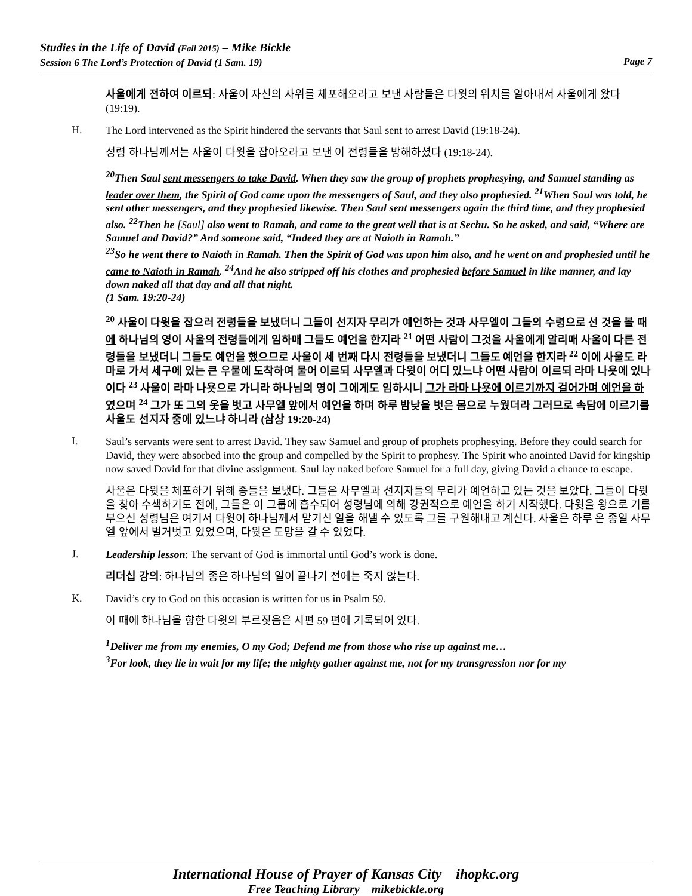Studies in the Life of David (Fall 2015) – Mike Bickle
Session 6 The Lord’s Protection of David (1 Sam. 19) Page 7
사울에게 전하여 이르되: 사울이 자신의 사위를 체포해오라고 보낸 사람들은 다윗의 위치를 알아내서 사울에게 왔다 (19:19).
H.
The Lord intervened as the Spirit hindered the servants that Saul sent to arrest David (19:18-24).
성령 하나님께서는 사울이 다윗을 잡아오라고 보낸 이 전령들을 방해하셨다 (19:18-24).
<sup>20</sup> Then Saul sent messengers to take David. When they saw the group of prophets prophesying, and Samuel standing as leader over them, the Spirit of God came upon the messengers of Saul, and they also prophesied. <sup>21</sup>When Saul was told, he sent other messengers, and they prophesied likewise. Then Saul sent messengers again the third time, and they prophesied also. <sup>22</sup>Then he [Saul] also went to Ramah, and came to the great well that is at Sechu. So he asked, and said, “Where are Samuel and David?” And someone said, “Indeed they are at Naioth in Ramah.”
<sup>23</sup> So he went there to Naioth in Ramah. Then the Spirit of God was upon him also, and he went on and prophesied until he came to Naioth in Ramah. <sup>24</sup>And he also stripped off his clothes and prophesied before Samuel in like manner, and lay down naked all that day and all that night.
(1 Sam. 19:20-24)
<sup>20</sup> 사울이 다윗을 잡으러 전령들을 보냈더니 그들이 선지자 무리가 예언하는 것과 사무엘이 그들의 수령으로 선 것을 볼 때에 하나님의 영이 사울의 전령들에게 임하매 그들도 예언을 한지라 <sup>21</sup> 어떤 사람이 그것을 사울에게 알리매 사울이 다른 전령들을 보냈더니 그들도 예언을 했으므로 사울이 세 번째 다시 전령들을 보냈더니 그들도 예언을 한지라 <sup>22</sup> 이에 사울도 라마로 가서 세구에 있는 큰 우물에 도착하여 물어 이르되 사무엘과 다윗이 어디 있느냐 어떤 사람이 이르되 라마 나욧에 있나이다 <sup>23</sup> 사울이 라마 나욧으로 가니라 하나님의 영이 그에게도 임하시니 그가 라마 나욧에 이르기까지 걸어가며 예언을 하였으며 <sup>24</sup> 그가 또 그의 옷을 벗고 사무엘 앞에서 예언을 하며 하루 밤낮을 벗은 몸으로 누웠더라 그러므로 속담에 이르기를 사울도 선지자 중에 있느냐 하니라 (삼상 19:20-24)
I.
Saul’s servants were sent to arrest David. They saw Samuel and group of prophets prophesying. Before they could search for David, they were absorbed into the group and compelled by the Spirit to prophesy. The Spirit who anointed David for kingship now saved David for that divine assignment. Saul lay naked before Samuel for a full day, giving David a chance to escape.
사울은 다윗을 체포하기 위해 종들을 보냈다. 그들은 사무엘과 선지자들의 무리가 예언하고 있는 것을 보았다. 그들이 다윗을 찾아 수색하기도 전에, 그들은 이 그룹에 흡수되어 성령님에 의해 강권적으로 예언을 하기 시작했다. 다윗을 왕으로 기름 부으신 성령님은 여기서 다윗이 하나님께서 맡기신 일을 해낼 수 있도록 그를 구원해내고 계신다. 사울은 하루 온 종일 사무엘 앞에서 벌거벗고 있었으며, 다윗은 도망을 갈 수 있었다.
J.
Leadership lesson: The servant of God is immortal until God’s work is done.
리더십 강의: 하나님의 종은 하나님의 일이 끝나기 전에는 죽지 않는다.
K.
David’s cry to God on this occasion is written for us in Psalm 59.
이 때에 하나님을 향한 다윗의 부르짖음은 시편 59 편에 기록되어 있다.
<sup>1</sup> Deliver me from my enemies, O my God; Defend me from those who rise up against me…
<sup>3</sup> For look, they lie in wait for my life; the mighty gather against me, not for my transgression nor for my
International House of Prayer of Kansas City ihopkc.org
Free Teaching Library mikebickle.org